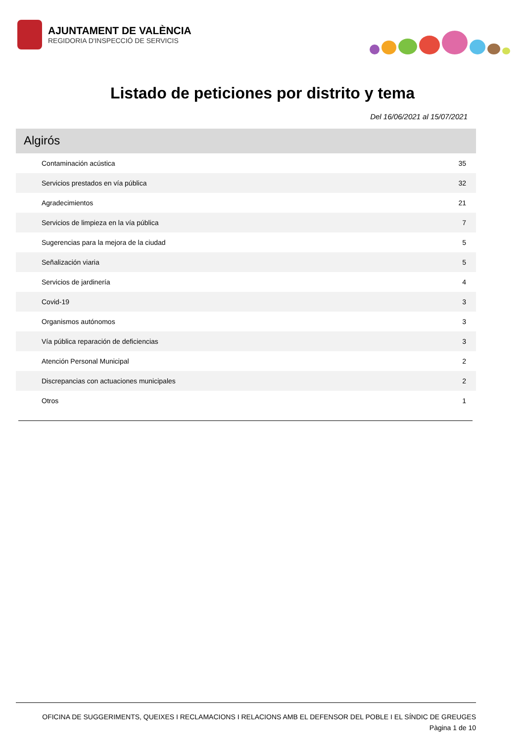AJUNTAMENT DE VALÈNCIA
REGIDORIA D'INSPECCIÓ DE SERVICIS
Listado de peticiones por distrito y tema
Del 16/06/2021 al 15/07/2021
Algirós
| Contaminación acústica | 35 |
| Servicios prestados en vía pública | 32 |
| Agradecimientos | 21 |
| Servicios de limpieza en la vía pública | 7 |
| Sugerencias para la mejora de la ciudad | 5 |
| Señalización viaria | 5 |
| Servicios de jardinería | 4 |
| Covid-19 | 3 |
| Organismos autónomos | 3 |
| Vía pública reparación de deficiencias | 3 |
| Atención Personal Municipal | 2 |
| Discrepancias con actuaciones municipales | 2 |
| Otros | 1 |
OFICINA DE SUGGERIMENTS, QUEIXES I RECLAMACIONS I RELACIONS AMB EL DEFENSOR DEL POBLE I EL SÍNDIC DE GREUGES
Pàgina 1 de 10